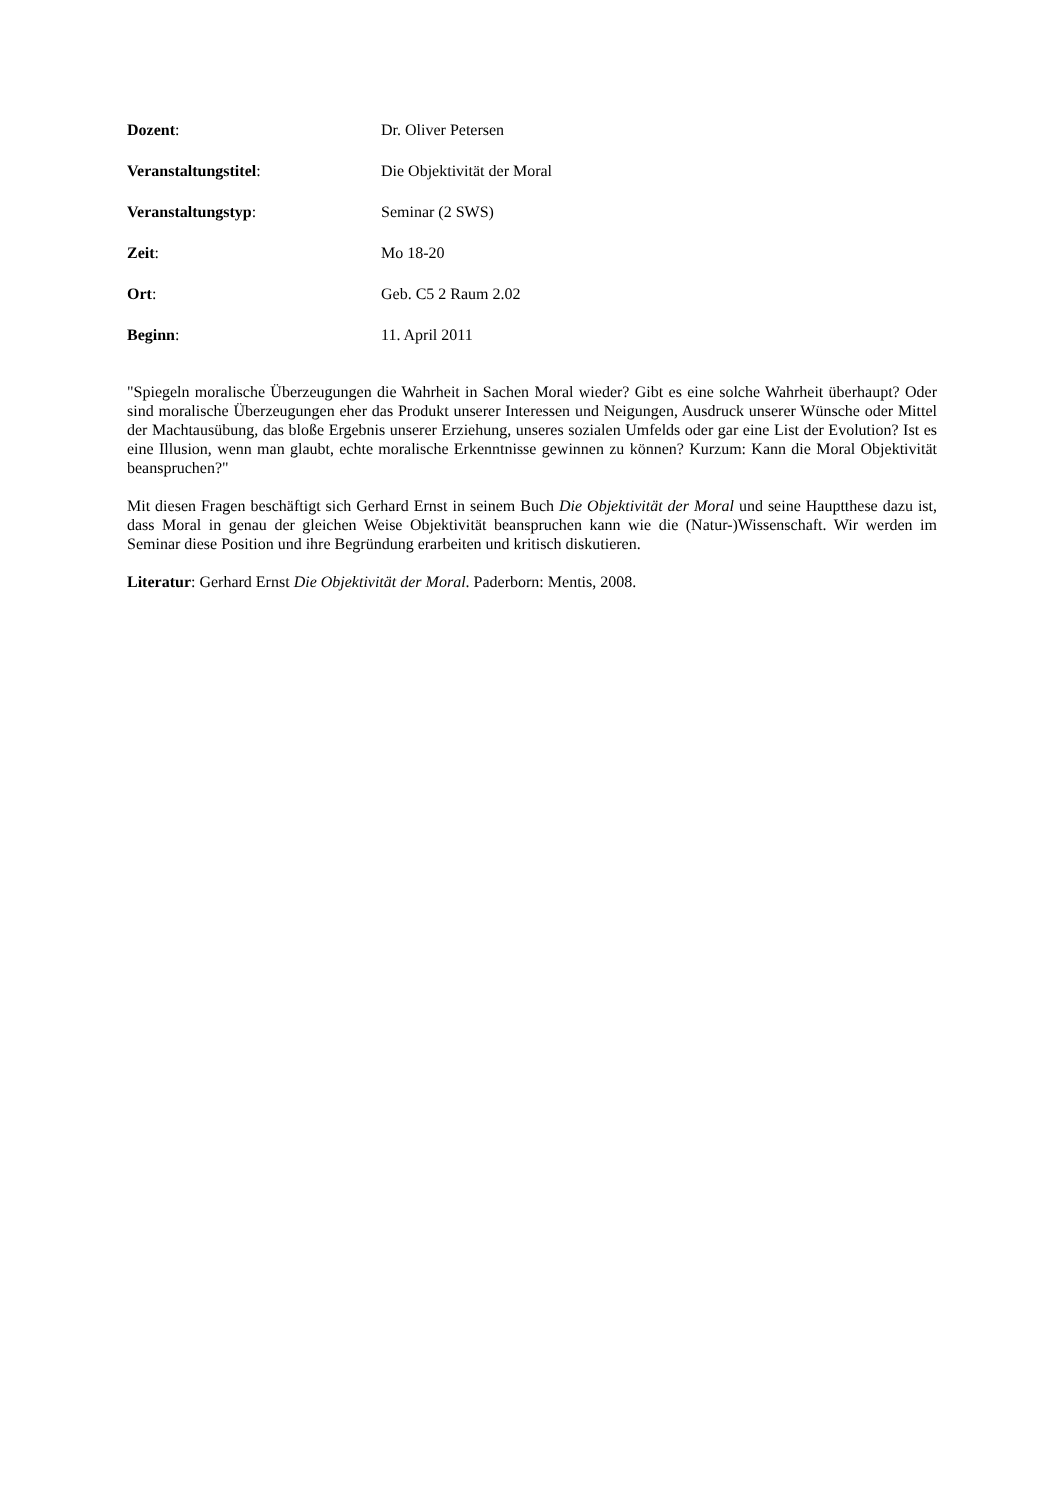Dozent: Dr. Oliver Petersen
Veranstaltungstitel: Die Objektivität der Moral
Veranstaltungstyp: Seminar (2 SWS)
Zeit: Mo 18-20
Ort: Geb. C5 2 Raum 2.02
Beginn: 11. April 2011
"Spiegeln moralische Überzeugungen die Wahrheit in Sachen Moral wieder? Gibt es eine solche Wahrheit überhaupt? Oder sind moralische Überzeugungen eher das Produkt unserer Interessen und Neigungen, Ausdruck unserer Wünsche oder Mittel der Machtausübung, das bloße Ergebnis unserer Erziehung, unseres sozialen Umfelds oder gar eine List der Evolution? Ist es eine Illusion, wenn man glaubt, echte moralische Erkenntnisse gewinnen zu können? Kurzum: Kann die Moral Objektivität beanspruchen?"
Mit diesen Fragen beschäftigt sich Gerhard Ernst in seinem Buch Die Objektivität der Moral und seine Hauptthese dazu ist, dass Moral in genau der gleichen Weise Objektivität beanspruchen kann wie die (Natur-)Wissenschaft. Wir werden im Seminar diese Position und ihre Begründung erarbeiten und kritisch diskutieren.
Literatur: Gerhard Ernst Die Objektivität der Moral. Paderborn: Mentis, 2008.